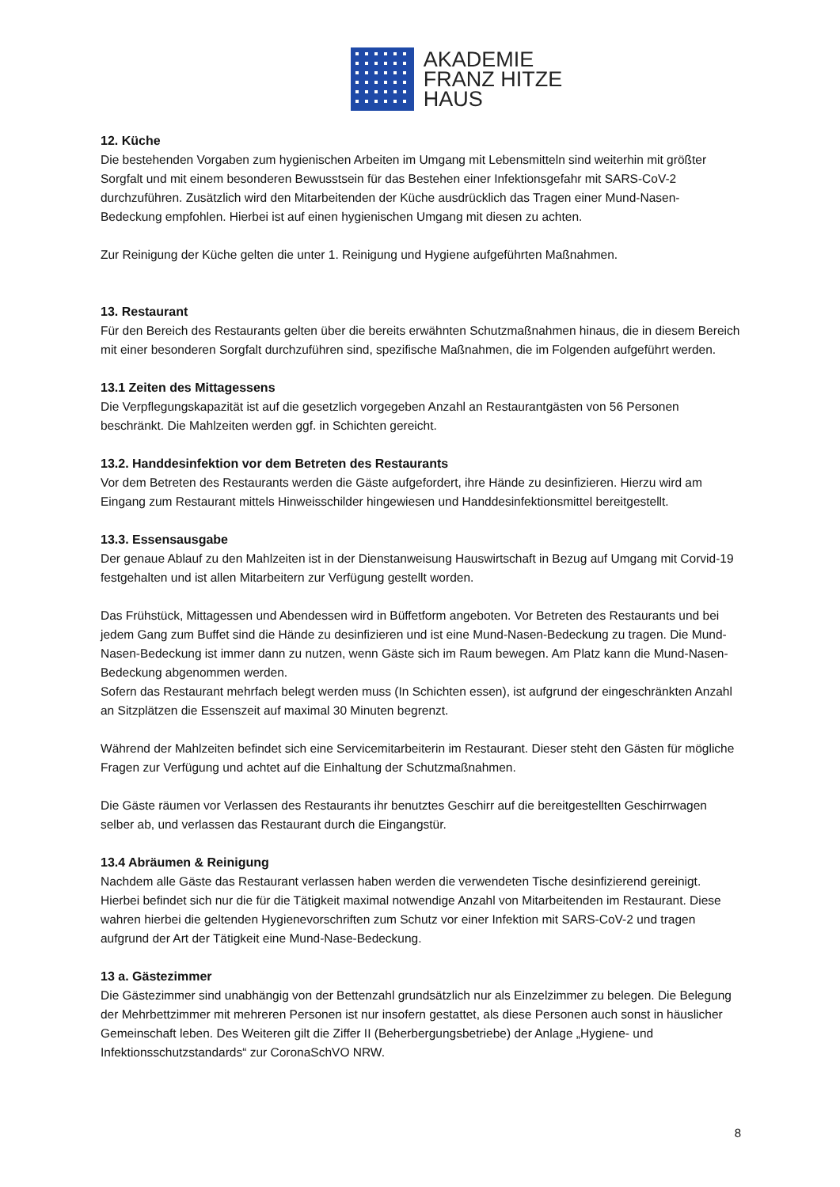AKADEMIE
FRANZ HITZE
HAUS
12. Küche
Die bestehenden Vorgaben zum hygienischen Arbeiten im Umgang mit Lebensmitteln sind weiterhin mit größter Sorgfalt und mit einem besonderen Bewusstsein für das Bestehen einer Infektionsgefahr mit SARS-CoV-2 durchzuführen. Zusätzlich wird den Mitarbeitenden der Küche ausdrücklich das Tragen einer Mund-Nasen-Bedeckung empfohlen. Hierbei ist auf einen hygienischen Umgang mit diesen zu achten.
Zur Reinigung der Küche gelten die unter 1. Reinigung und Hygiene aufgeführten Maßnahmen.
13. Restaurant
Für den Bereich des Restaurants gelten über die bereits erwähnten Schutzmaßnahmen hinaus, die in diesem Bereich mit einer besonderen Sorgfalt durchzuführen sind, spezifische Maßnahmen, die im Folgenden aufgeführt werden.
13.1 Zeiten des Mittagessens
Die Verpflegungskapazität ist auf die gesetzlich vorgegeben Anzahl an Restaurantgästen von 56 Personen beschränkt. Die Mahlzeiten werden ggf. in Schichten gereicht.
13.2. Handdesinfektion vor dem Betreten des Restaurants
Vor dem Betreten des Restaurants werden die Gäste aufgefordert, ihre Hände zu desinfizieren. Hierzu wird am Eingang zum Restaurant mittels Hinweisschilder hingewiesen und Handdesinfektionsmittel bereitgestellt.
13.3. Essensausgabe
Der genaue Ablauf zu den Mahlzeiten ist in der Dienstanweisung Hauswirtschaft in Bezug auf Umgang mit Corvid-19 festgehalten und ist allen Mitarbeitern zur Verfügung gestellt worden.
Das Frühstück, Mittagessen und Abendessen wird in Büffetform angeboten. Vor Betreten des Restaurants und bei jedem Gang zum Buffet sind die Hände zu desinfizieren und ist eine Mund-Nasen-Bedeckung zu tragen. Die Mund-Nasen-Bedeckung ist immer dann zu nutzen, wenn Gäste sich im Raum bewegen. Am Platz kann die Mund-Nasen-Bedeckung abgenommen werden.
Sofern das Restaurant mehrfach belegt werden muss (In Schichten essen), ist aufgrund der eingeschränkten Anzahl an Sitzplätzen die Essenszeit auf maximal 30 Minuten begrenzt.
Während der Mahlzeiten befindet sich eine Servicemitarbeiterin im Restaurant. Dieser steht den Gästen für mögliche Fragen zur Verfügung und achtet auf die Einhaltung der Schutzmaßnahmen.
Die Gäste räumen vor Verlassen des Restaurants ihr benutztes Geschirr auf die bereitgestellten Geschirrwagen selber ab, und verlassen das Restaurant durch die Eingangstür.
13.4 Abräumen & Reinigung
Nachdem alle Gäste das Restaurant verlassen haben werden die verwendeten Tische desinfizierend gereinigt. Hierbei befindet sich nur die für die Tätigkeit maximal notwendige Anzahl von Mitarbeitenden im Restaurant. Diese wahren hierbei die geltenden Hygienevorschriften zum Schutz vor einer Infektion mit SARS-CoV-2 und tragen aufgrund der Art der Tätigkeit eine Mund-Nase-Bedeckung.
13 a. Gästezimmer
Die Gästezimmer sind unabhängig von der Bettenzahl grundsätzlich nur als Einzelzimmer zu belegen. Die Belegung der Mehrbettzimmer mit mehreren Personen ist nur insofern gestattet, als diese Personen auch sonst in häuslicher Gemeinschaft leben. Des Weiteren gilt die Ziffer II (Beherbergungsbetriebe) der Anlage „Hygiene- und Infektionsschutzstandards“ zur CoronaSchVO NRW.
8